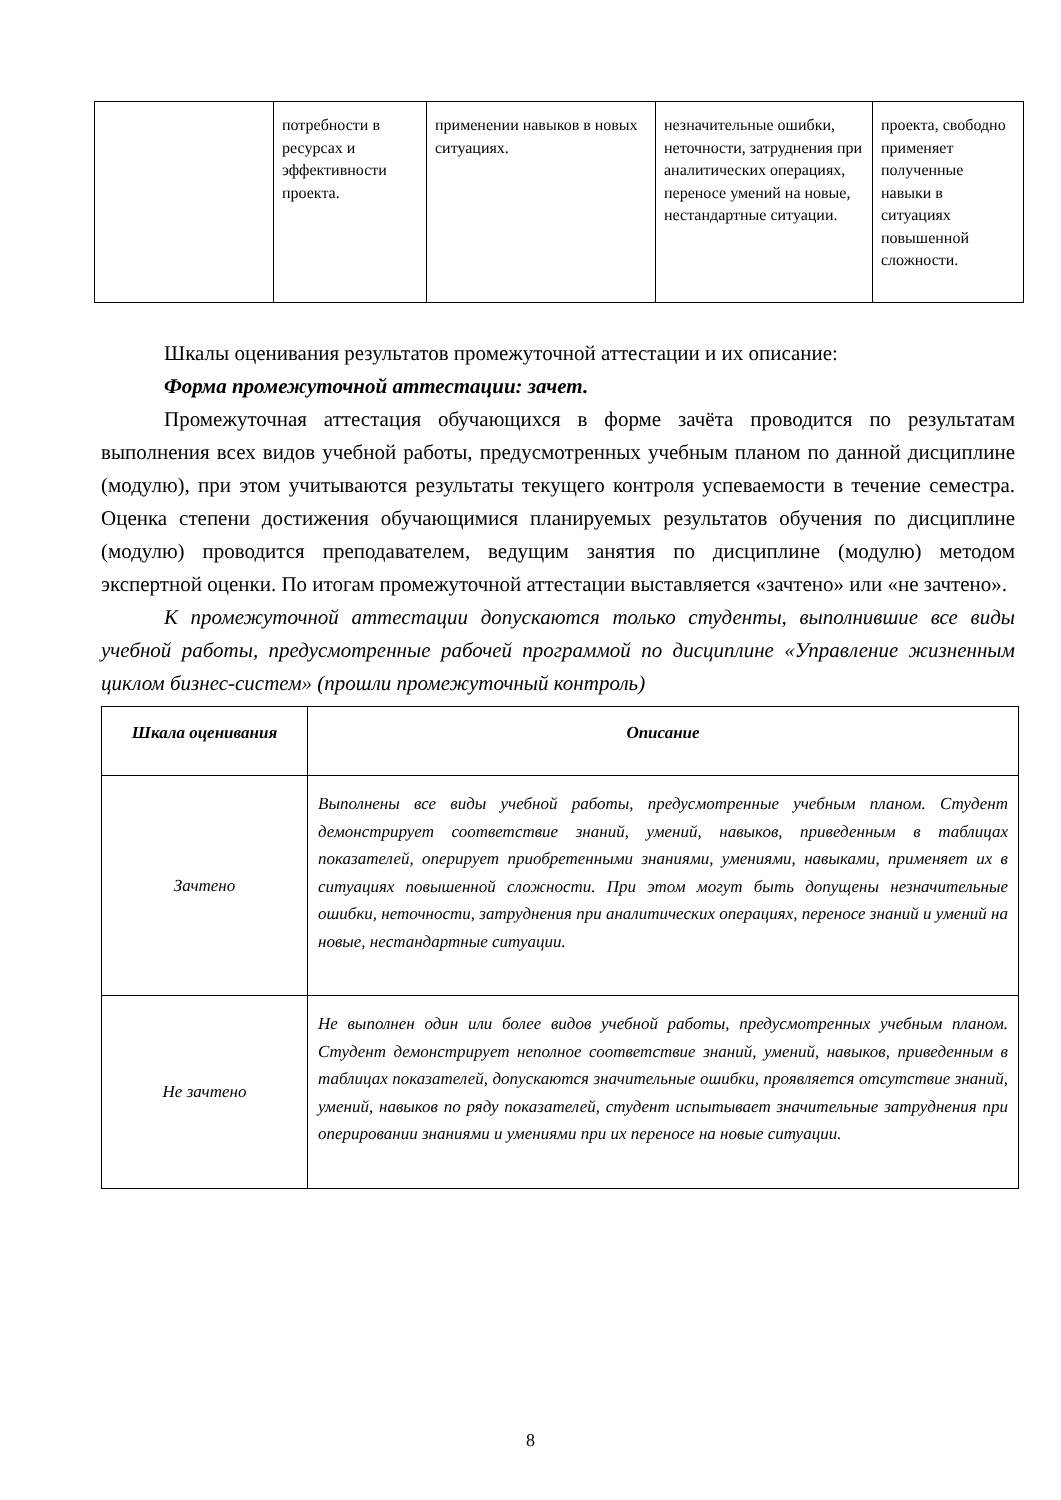| | потребности в ресурсах и эффективности проекта. | применении навыков в новых ситуациях. | незначительные ошибки, неточности, затруднения при аналитических операциях, переносе умений на новые, нестандартные ситуации. | проекта, свободно применяет полученные навыки в ситуациях повышенной сложности. |
Шкалы оценивания результатов промежуточной аттестации и их описание:
Форма промежуточной аттестации: зачет.
Промежуточная аттестация обучающихся в форме зачёта проводится по результатам выполнения всех видов учебной работы, предусмотренных учебным планом по данной дисциплине (модулю), при этом учитываются результаты текущего контроля успеваемости в течение семестра. Оценка степени достижения обучающимися планируемых результатов обучения по дисциплине (модулю) проводится преподавателем, ведущим занятия по дисциплине (модулю) методом экспертной оценки. По итогам промежуточной аттестации выставляется «зачтено» или «не зачтено».
К промежуточной аттестации допускаются только студенты, выполнившие все виды учебной работы, предусмотренные рабочей программой по дисциплине «Управление жизненным циклом бизнес-систем» (прошли промежуточный контроль)
| Шкала оценивания | Описание |
| --- | --- |
| Зачтено | Выполнены все виды учебной работы, предусмотренные учебным планом. Студент демонстрирует соответствие знаний, умений, навыков, приведенным в таблицах показателей, оперирует приобретенными знаниями, умениями, навыками, применяет их в ситуациях повышенной сложности. При этом могут быть допущены незначительные ошибки, неточности, затруднения при аналитических операциях, переносе знаний и умений на новые, нестандартные ситуации. |
| Не зачтено | Не выполнен один или более видов учебной работы, предусмотренных учебным планом. Студент демонстрирует неполное соответствие знаний, умений, навыков, приведенным в таблицах показателей, допускаются значительные ошибки, проявляется отсутствие знаний, умений, навыков по ряду показателей, студент испытывает значительные затруднения при оперировании знаниями и умениями при их переносе на новые ситуации. |
8